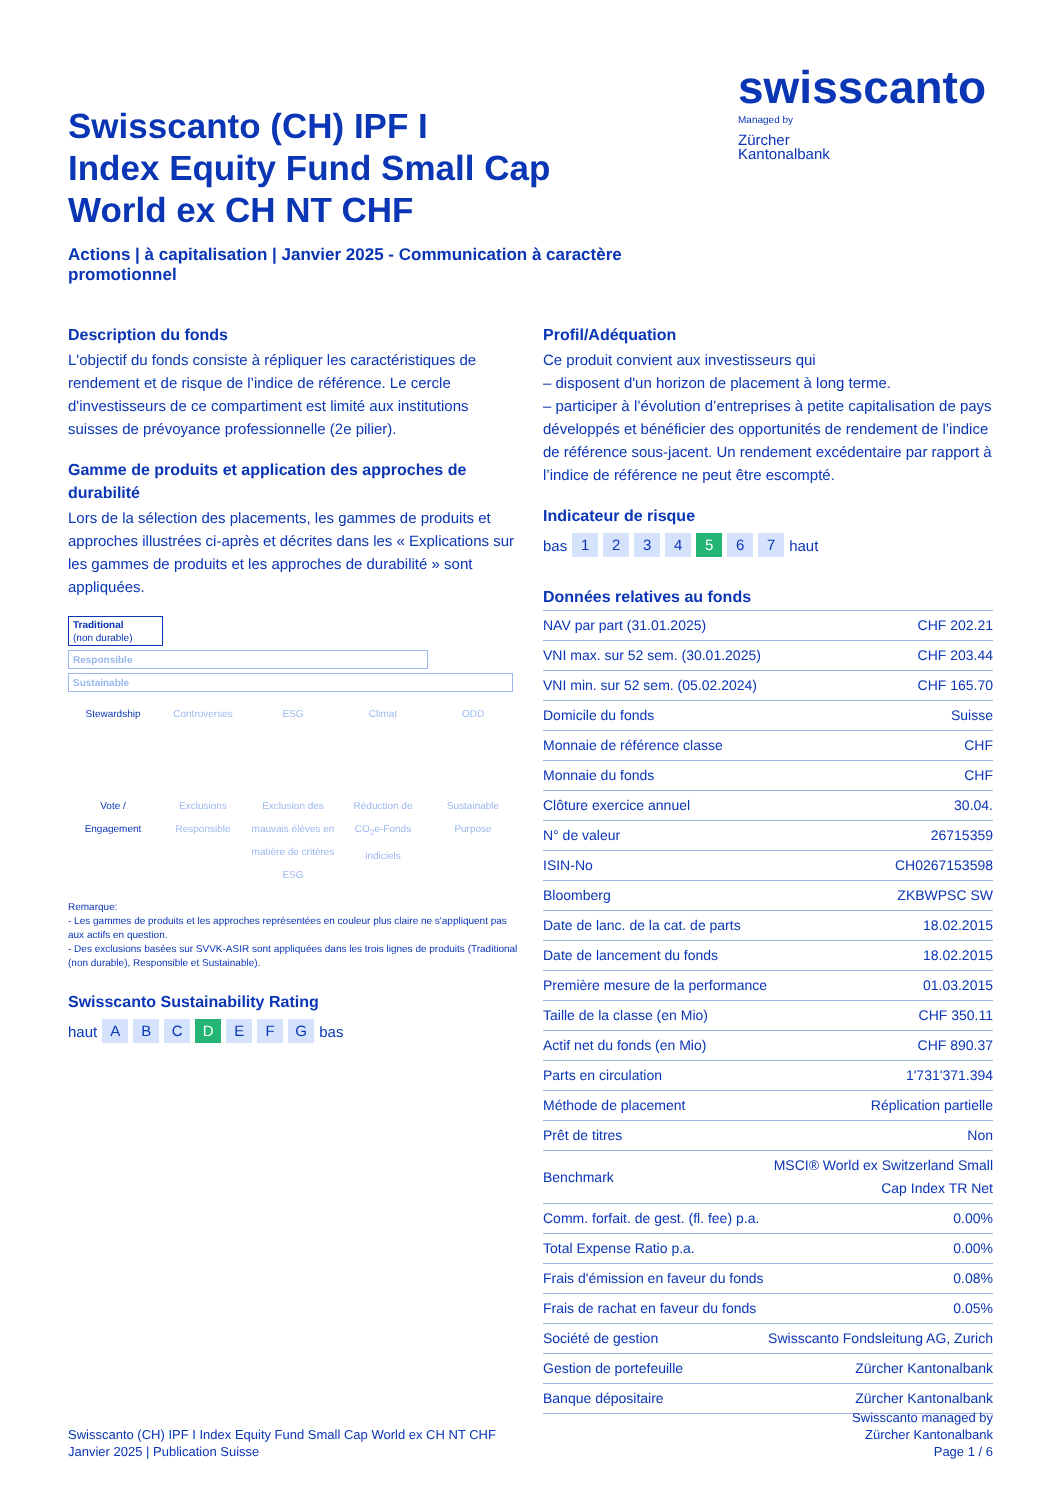Swisscanto (CH) IPF I
Index Equity Fund Small Cap
World ex CH NT CHF
Actions | à capitalisation | Janvier 2025 - Communication à caractère promotionnel
swisscanto
Managed by
Zürcher
Kantonalbank
Description du fonds
L'objectif du fonds consiste à répliquer les caractéristiques de rendement et de risque de l’indice de référence. Le cercle d'investisseurs de ce compartiment est limité aux institutions suisses de prévoyance professionnelle (2e pilier).
Gamme de produits et application des approches de durabilité
Lors de la sélection des placements, les gammes de produits et approches illustrées ci-après et décrites dans les « Explications sur les gammes de produits et les approches de durabilité » sont appliquées.
Traditional
(non durable)
Responsible
Sustainable
Stewardship
Vote /
Engagement
Controverses
Exclusions Responsible
ESG
Exclusion des mauvais élèves en matière de critères ESG
Climat
Réduction de CO<sub>2</sub>e-Fonds indiciels
ODD
Sustainable Purpose
Remarque:
- Les gammes de produits et les approches représentées en couleur plus claire ne s'appliquent pas aux actifs en question.
- Des exclusions basées sur SVVK-ASIR sont appliquées dans les trois lignes de produits (Traditional (non durable), Responsible et Sustainable).
Swisscanto Sustainability Rating
haut ABC D EFG bas
Profil/Adéquation
Ce produit convient aux investisseurs qui
– disposent d'un horizon de placement à long terme.
– participer à l’évolution d’entreprises à petite capitalisation de pays développés et bénéficier des opportunités de rendement de l’indice de référence sous-jacent. Un rendement excédentaire par rapport à l’indice de référence ne peut être escompté.
Indicateur de risque
bas 1234 5 6 7 haut
Données relatives au fonds
| NAV par part (31.01.2025) | CHF 202.21 |
| VNI max. sur 52 sem. (30.01.2025) | CHF 203.44 |
| VNI min. sur 52 sem. (05.02.2024) | CHF 165.70 |
| Domicile du fonds | Suisse |
| Monnaie de référence classe | CHF |
| Monnaie du fonds | CHF |
| Clôture exercice annuel | 30.04. |
| N° de valeur | 26715359 |
| ISIN-No | CH0267153598 |
| Bloomberg | ZKBWPSC SW |
| Date de lanc. de la cat. de parts | 18.02.2015 |
| Date de lancement du fonds | 18.02.2015 |
| Première mesure de la performance | 01.03.2015 |
| Taille de la classe (en Mio) | CHF 350.11 |
| Actif net du fonds (en Mio) | CHF 890.37 |
| Parts en circulation | 1'731'371.394 |
| Méthode de placement | Réplication partielle |
| Prêt de titres | Non |
| Benchmark | MSCI® World ex Switzerland Small Cap Index TR Net |
| Comm. forfait. de gest. (fl. fee) p.a. | 0.00% |
| Total Expense Ratio p.a. | 0.00% |
| Frais d'émission en faveur du fonds | 0.08% |
| Frais de rachat en faveur du fonds | 0.05% |
| Société de gestion | Swisscanto Fondsleitung AG, Zurich |
| Gestion de portefeuille | Zürcher Kantonalbank |
| Banque dépositaire | Zürcher Kantonalbank |
Swisscanto (CH) IPF I Index Equity Fund Small Cap World ex CH NT CHF
Janvier 2025 | Publication Suisse
Swisscanto managed by
Zürcher Kantonalbank
Page 1 / 6